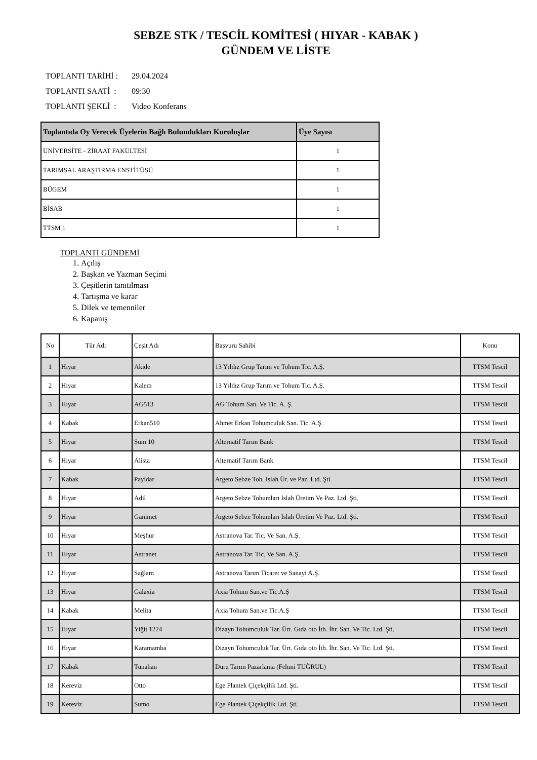SEBZE STK / TESCİL KOMİTESİ ( HIYAR - KABAK )
GÜNDEM VE LİSTE
TOPLANTI TARİHİ : 29.04.2024
TOPLANTI SAATİ : 09:30
TOPLANTI ŞEKLİ : Video Konferans
| Toplantıda Oy Verecek Üyelerin Bağlı Bulundukları Kuruluşlar | Üye Sayısı |
| --- | --- |
| ÜNİVERSİTE - ZİRAAT FAKÜLTESİ | 1 |
| TARIMSAL ARAŞTIRMA ENSTİTÜSÜ | 1 |
| BÜGEM | 1 |
| BİSAB | 1 |
| TTSM 1 | 1 |
TOPLANTI GÜNDEMİ
1. Açılış
2. Başkan ve Yazman Seçimi
3. Çeşitlerin tanıtılması
4. Tartışma ve karar
5. Dilek ve temenniler
6. Kapanış
| No | Tür Adı | Çeşit Adı | Başvuru Sahibi | Konu |
| 1 | Hıyar | Akide | 13 Yıldız Grup Tarım ve Tohum Tic. A.Ş. | TTSM Tescil |
| 2 | Hıyar | Kalem | 13 Yıldız Grup Tarım ve Tohum Tic. A.Ş. | TTSM Tescil |
| 3 | Hıyar | AG513 | AG Tohum San. Ve Tic. A. Ş. | TTSM Tescil |
| 4 | Kabak | Erkan510 | Ahmet Erkan Tohumculuk San. Tic. A.Ş. | TTSM Tescil |
| 5 | Hıyar | Sum 10 | Alternatif Tarım Bank | TTSM Tescil |
| 6 | Hıyar | Alista | Alternatif Tarım Bank | TTSM Tescil |
| 7 | Kabak | Payidar | Argeto Sebze Toh. Islah Ür. ve Paz. Ltd. Şti. | TTSM Tescil |
| 8 | Hıyar | Adil | Argeto Sebze Tohumları Islah Üretim Ve Paz. Ltd. Şti. | TTSM Tescil |
| 9 | Hıyar | Ganimet | Argeto Sebze Tohumları Islah Üretim Ve Paz. Ltd. Şti. | TTSM Tescil |
| 10 | Hıyar | Meşhur | Astranova Tar. Tic. Ve San. A.Ş. | TTSM Tescil |
| 11 | Hıyar | Astranet | Astranova Tar. Tic. Ve San. A.Ş. | TTSM Tescil |
| 12 | Hıyar | Sağlam | Astranova Tarım Ticaret ve Sanayi A.Ş. | TTSM Tescil |
| 13 | Hıyar | Galaxia | Axia Tohum San.ve Tic.A.Ş | TTSM Tescil |
| 14 | Kabak | Melita | Axia Tohum San.ve Tic.A.Ş | TTSM Tescil |
| 15 | Hıyar | Yiğit 1224 | Dizayn Tohumculuk Tar. Ürt. Gıda oto İth. İhr. San. Ve Tic. Ltd. Şti. | TTSM Tescil |
| 16 | Hıyar | Karamamba | Dizayn Tohumculuk Tar. Ürt. Gıda oto İth. İhr. San. Ve Tic. Ltd. Şti. | TTSM Tescil |
| 17 | Kabak | Tunahan | Duru Tarım Pazarlama (Fehmi TUĞRUL) | TTSM Tescil |
| 18 | Kereviz | Otto | Ege Plantek Çiçekçilik Ltd. Şti. | TTSM Tescil |
| 19 | Kereviz | Sumo | Ege Plantek Çiçekçilik Ltd. Şti. | TTSM Tescil |